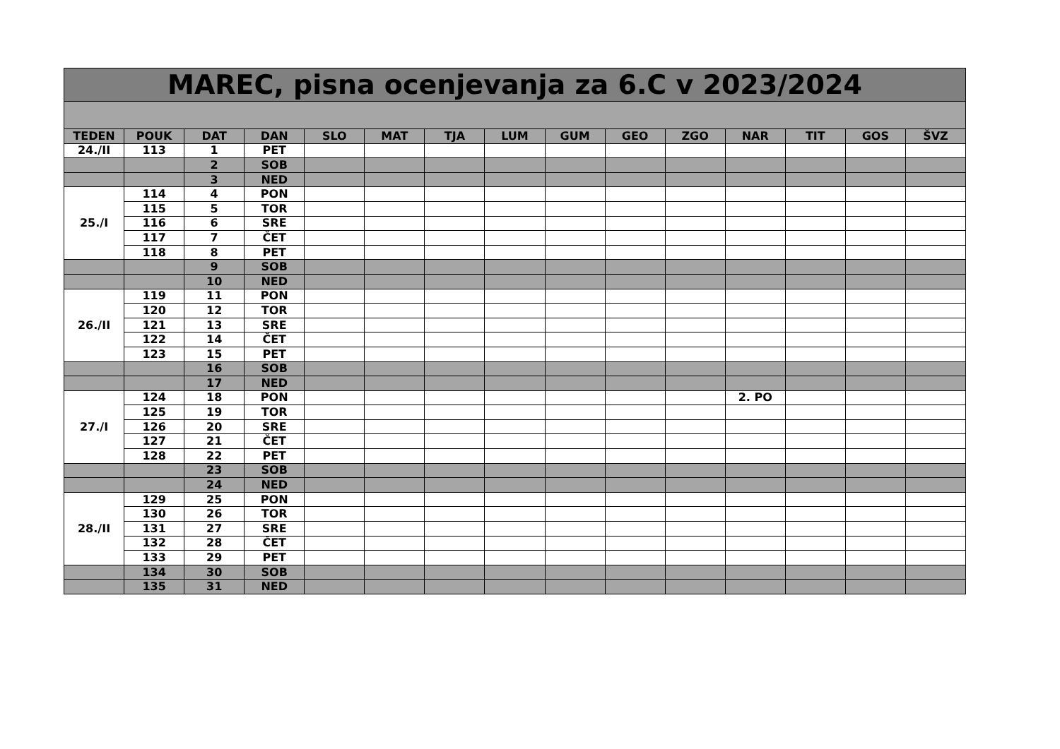| MAREC, pisna ocenjevanja za 6.C v 2023/2024 | | | | | | | | | | | | | | |
| TEDEN | POUK | DAT | DAN | SLO | MAT | TJA | LUM | GUM | GEO | ZGO | NAR | TIT | GOS | ŠVZ |
| 24./II | 113 | 1 | PET | | | | | | | | | | | |
| | | 2 | SOB | | | | | | | | | | | |
| | | 3 | NED | | | | | | | | | | | |
| 25./I | 114 | 4 | PON | | | | | | | | | | | |
| | 115 | 5 | TOR | | | | | | | | | | | |
| | 116 | 6 | SRE | | | | | | | | | | | |
| | 117 | 7 | ČET | | | | | | | | | | | |
| | 118 | 8 | PET | | | | | | | | | | | |
| | | 9 | SOB | | | | | | | | | | | |
| | | 10 | NED | | | | | | | | | | | |
| 26./II | 119 | 11 | PON | | | | | | | | | | | |
| | 120 | 12 | TOR | | | | | | | | | | | |
| | 121 | 13 | SRE | | | | | | | | | | | |
| | 122 | 14 | ČET | | | | | | | | | | | |
| | 123 | 15 | PET | | | | | | | | | | | |
| | | 16 | SOB | | | | | | | | | | | |
| | | 17 | NED | | | | | | | | | | | |
| 27./I | 124 | 18 | PON | | | | | | | | 2. PO | | | |
| | 125 | 19 | TOR | | | | | | | | | | | |
| | 126 | 20 | SRE | | | | | | | | | | | |
| | 127 | 21 | ČET | | | | | | | | | | | |
| | 128 | 22 | PET | | | | | | | | | | | |
| | | 23 | SOB | | | | | | | | | | | |
| | | 24 | NED | | | | | | | | | | | |
| 28./II | 129 | 25 | PON | | | | | | | | | | | |
| | 130 | 26 | TOR | | | | | | | | | | | |
| | 131 | 27 | SRE | | | | | | | | | | | |
| | 132 | 28 | ČET | | | | | | | | | | | |
| | 133 | 29 | PET | | | | | | | | | | | |
| | 134 | 30 | SOB | | | | | | | | | | | |
| | 135 | 31 | NED | | | | | | | | | | | |